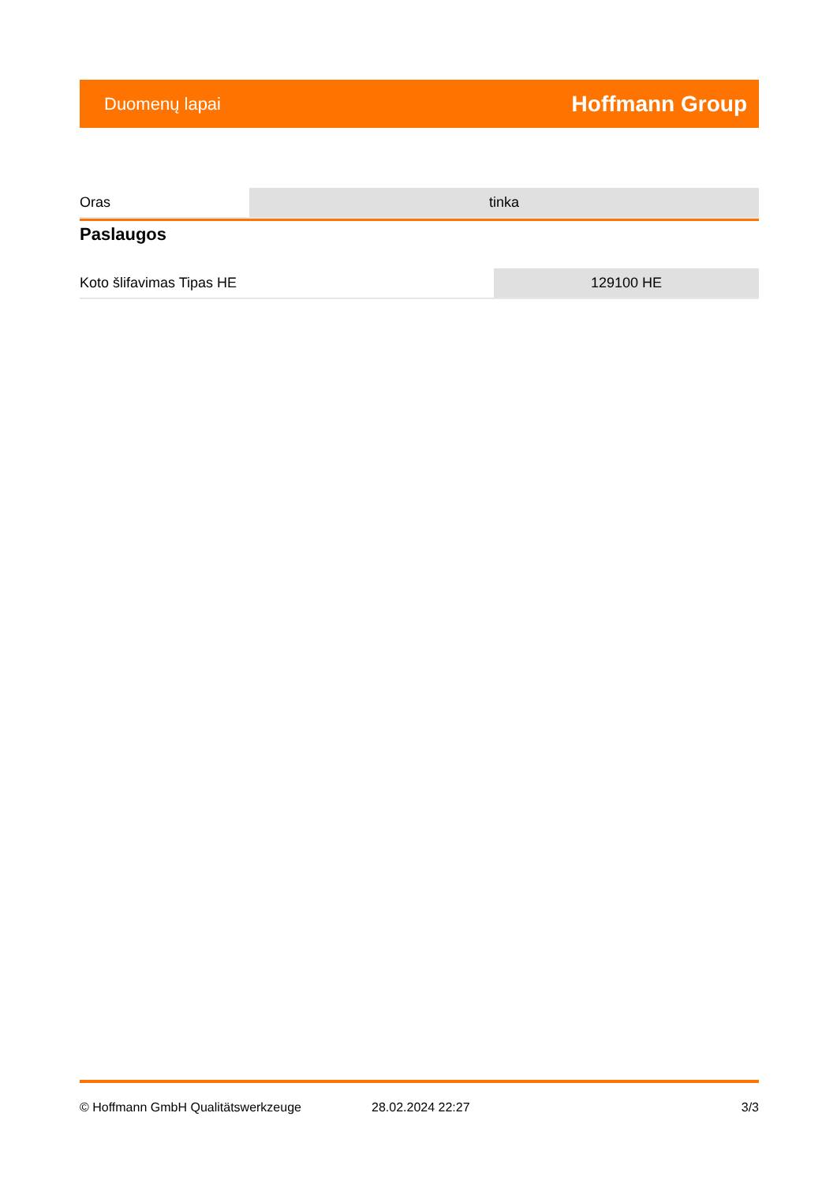Duomenų lapai Hoffmann Group
| Oras | tinka |
Paslaugos
| Koto šlifavimas Tipas HE | 129100 HE |
© Hoffmann GmbH Qualitätswerkzeuge 28.02.2024 22:27 3/3